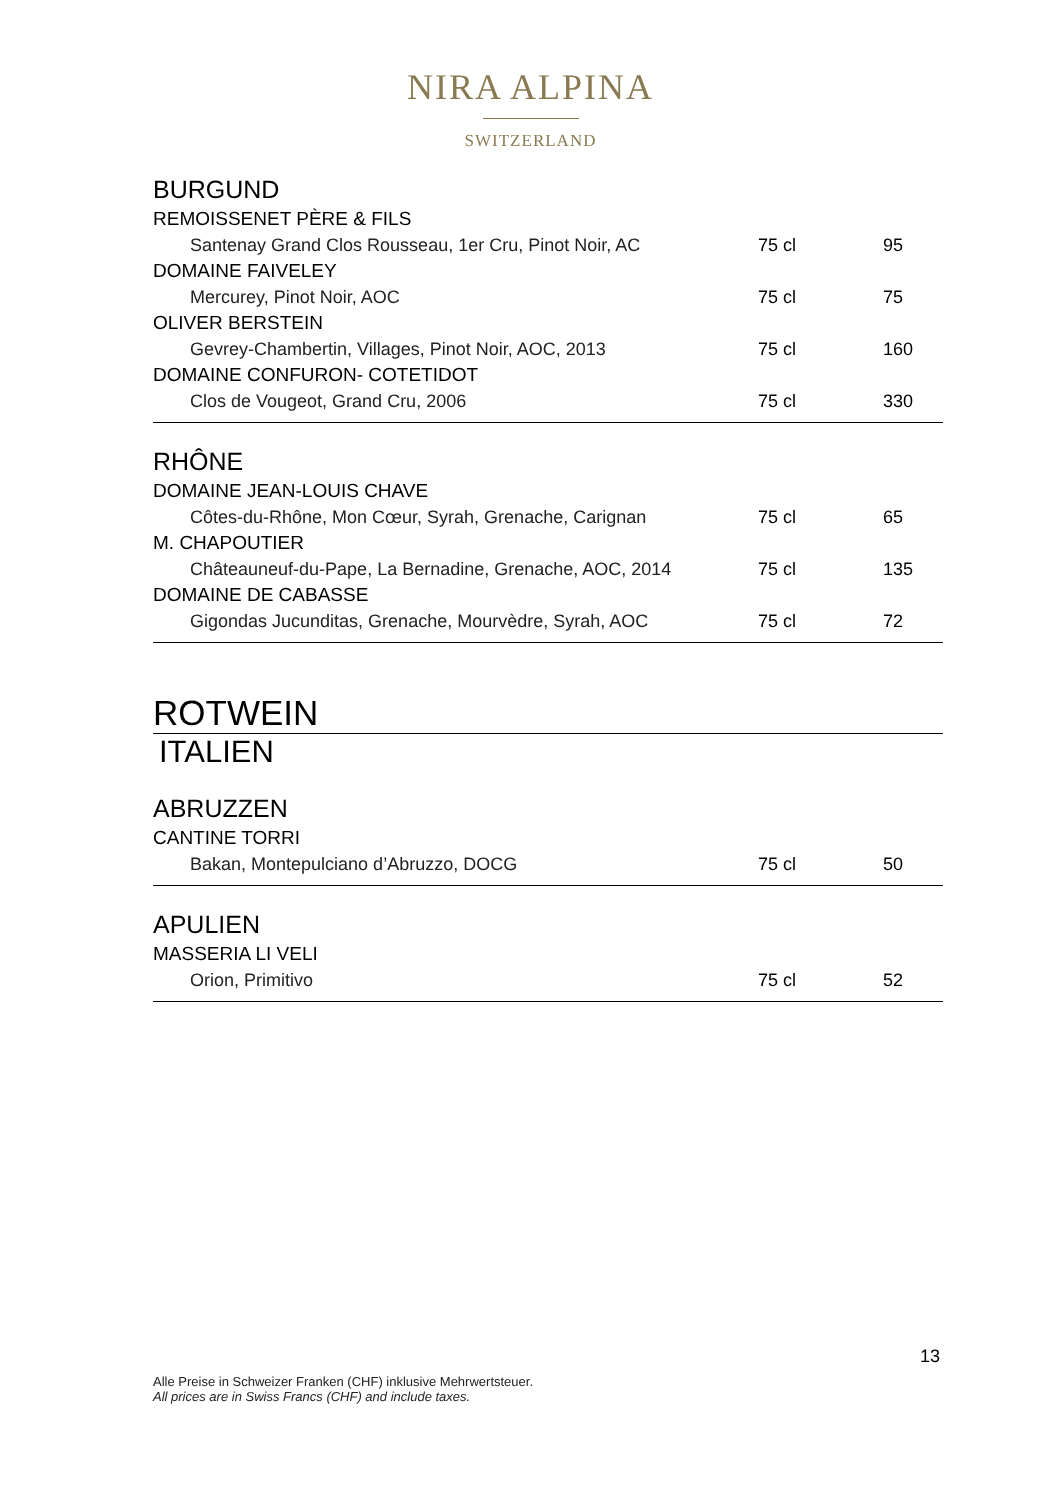NIRA ALPINA
SWITZERLAND
BURGUND
| REMOISSENET PÈRE & FILS | | |
| Santenay Grand Clos Rousseau, 1er Cru, Pinot Noir, AC | 75 cl | 95 |
| DOMAINE FAIVELEY | | |
| Mercurey, Pinot Noir, AOC | 75 cl | 75 |
| OLIVER BERSTEIN | | |
| Gevrey-Chambertin, Villages, Pinot Noir, AOC, 2013 | 75 cl | 160 |
| DOMAINE CONFURON- COTETIDOT | | |
| Clos de Vougeot, Grand Cru, 2006 | 75 cl | 330 |
RHÔNE
| DOMAINE JEAN-LOUIS CHAVE | | |
| Côtes-du-Rhône, Mon Cœur, Syrah, Grenache, Carignan | 75 cl | 65 |
| M. CHAPOUTIER | | |
| Châteauneuf-du-Pape, La Bernadine, Grenache, AOC, 2014 | 75 cl | 135 |
| DOMAINE DE CABASSE | | |
| Gigondas Jucunditas, Grenache, Mourvèdre, Syrah, AOC | 75 cl | 72 |
ROTWEIN
ITALIEN
ABRUZZEN
| CANTINE TORRI | | |
| Bakan, Montepulciano d’Abruzzo, DOCG | 75 cl | 50 |
APULIEN
| MASSERIA LI VELI | | |
| Orion, Primitivo | 75 cl | 52 |
13
Alle Preise in Schweizer Franken (CHF) inklusive Mehrwertsteuer.
All prices are in Swiss Francs (CHF) and include taxes.